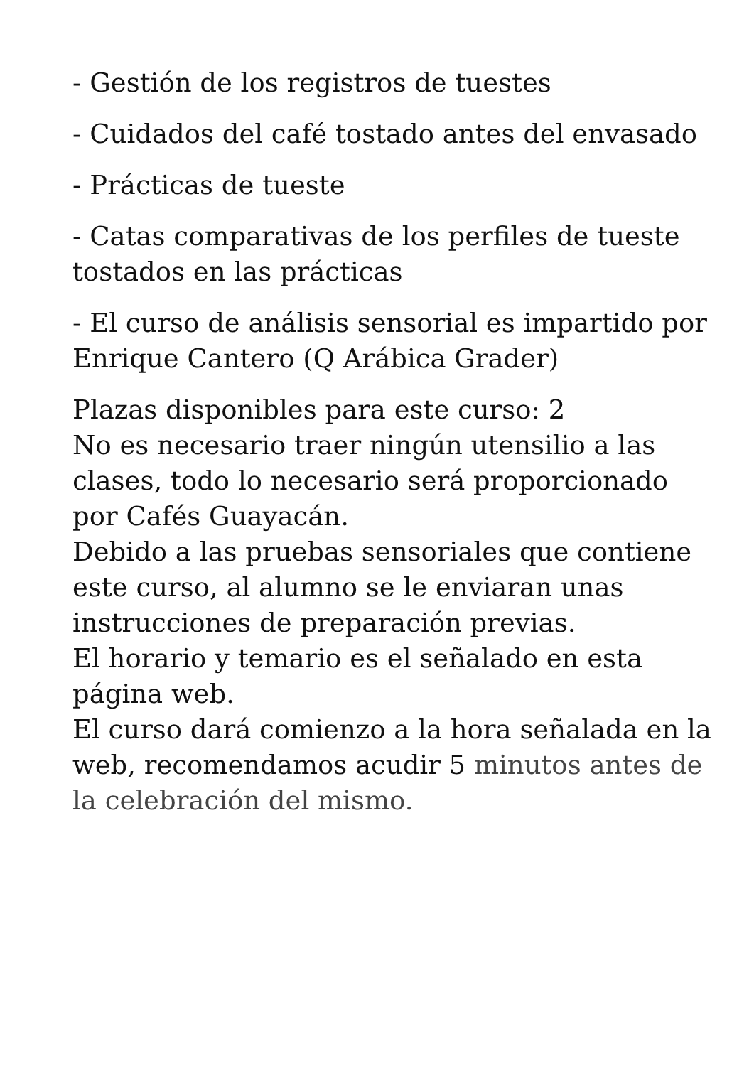- Gestión de los registros de tuestes
- Cuidados del café tostado antes del envasado
- Prácticas de tueste
- Catas comparativas de los perfiles de tueste tostados en las prácticas
- El curso de análisis sensorial es impartido por Enrique Cantero (Q Arábica Grader)
Plazas disponibles para este curso: 2
No es necesario traer ningún utensilio a las clases, todo lo necesario será proporcionado por Cafés Guayacán.
Debido a las pruebas sensoriales que contiene este curso, al alumno se le enviaran unas instrucciones de preparación previas.
El horario y temario es el señalado en esta página web.
El curso dará comienzo a la hora señalada en la web, recomendamos acudir 5 minutos antes de la celebración del mismo.